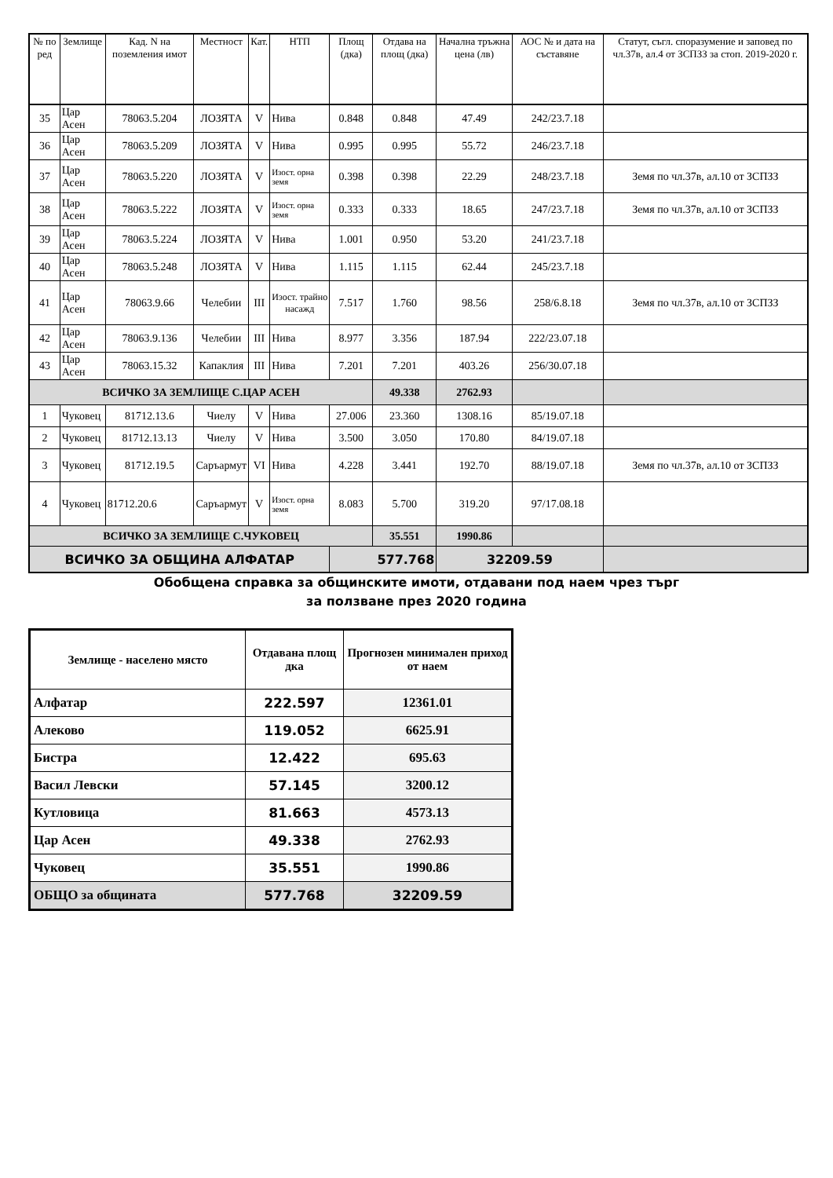| № по ред | Землище | Кад. N на поземления имот | Местност | Кат. | НТП | Площ (дка) | Отдава на площ (дка) | Начална тръжна цена (лв) | АОС № и дата на съставяне | Статут, съгл. споразумение и заповед по чл.37в, ал.4 от ЗСПЗЗ за стоп. 2019-2020 г. |
| --- | --- | --- | --- | --- | --- | --- | --- | --- | --- | --- |
| 35 | Цар Асен | 78063.5.204 | ЛОЗЯТА | V | Нива | 0.848 | 0.848 | 47.49 | 242/23.7.18 | |
| 36 | Цар Асен | 78063.5.209 | ЛОЗЯТА | V | Нива | 0.995 | 0.995 | 55.72 | 246/23.7.18 | |
| 37 | Цар Асен | 78063.5.220 | ЛОЗЯТА | V | Изост. орна земя | 0.398 | 0.398 | 22.29 | 248/23.7.18 | Земя по чл.37в, ал.10 от ЗСПЗЗ |
| 38 | Цар Асен | 78063.5.222 | ЛОЗЯТА | V | Изост. орна земя | 0.333 | 0.333 | 18.65 | 247/23.7.18 | Земя по чл.37в, ал.10 от ЗСПЗЗ |
| 39 | Цар Асен | 78063.5.224 | ЛОЗЯТА | V | Нива | 1.001 | 0.950 | 53.20 | 241/23.7.18 | |
| 40 | Цар Асен | 78063.5.248 | ЛОЗЯТА | V | Нива | 1.115 | 1.115 | 62.44 | 245/23.7.18 | |
| 41 | Цар Асен | 78063.9.66 | Челебии | III | Изост. трайно насажд | 7.517 | 1.760 | 98.56 | 258/6.8.18 | Земя по чл.37в, ал.10 от ЗСПЗЗ |
| 42 | Цар Асен | 78063.9.136 | Челебии | III | Нива | 8.977 | 3.356 | 187.94 | 222/23.07.18 | |
| 43 | Цар Асен | 78063.15.32 | Капаклия | III | Нива | 7.201 | 7.201 | 403.26 | 256/30.07.18 | |
| ВСИЧКО ЗА ЗЕМЛИЩЕ С.ЦАР АСЕН | | | | | | | 49.338 | 2762.93 | | |
| 1 | Чуковец | 81712.13.6 | Чиелу | V | Нива | 27.006 | 23.360 | 1308.16 | 85/19.07.18 | |
| 2 | Чуковец | 81712.13.13 | Чиелу | V | Нива | 3.500 | 3.050 | 170.80 | 84/19.07.18 | |
| 3 | Чуковец | 81712.19.5 | Саръармут | VI | Нива | 4.228 | 3.441 | 192.70 | 88/19.07.18 | Земя по чл.37в, ал.10 от ЗСПЗЗ |
| 4 | Чуковец | 81712.20.6 | Саръармут | V | Изост. орна земя | 8.083 | 5.700 | 319.20 | 97/17.08.18 | |
| ВСИЧКО ЗА ЗЕМЛИЩЕ С.ЧУКОВЕЦ | | | | | | | 35.551 | 1990.86 | | |
| ВСИЧКО ЗА ОБЩИНА АЛФАТАР | | | | | | 577.768 | | 32209.59 | | |
Обобщена справка за общинските имоти, отдавани под наем чрез търг
за ползване през 2020 година
| Землище - населено място | Отдавана площ дка | Прогнозен минимален приход от наем |
| --- | --- | --- |
| Алфатар | 222.597 | 12361.01 |
| Алеково | 119.052 | 6625.91 |
| Бистра | 12.422 | 695.63 |
| Васил Левски | 57.145 | 3200.12 |
| Кутловица | 81.663 | 4573.13 |
| Цар Асен | 49.338 | 2762.93 |
| Чуковец | 35.551 | 1990.86 |
| ОБЩО за общината | 577.768 | 32209.59 |